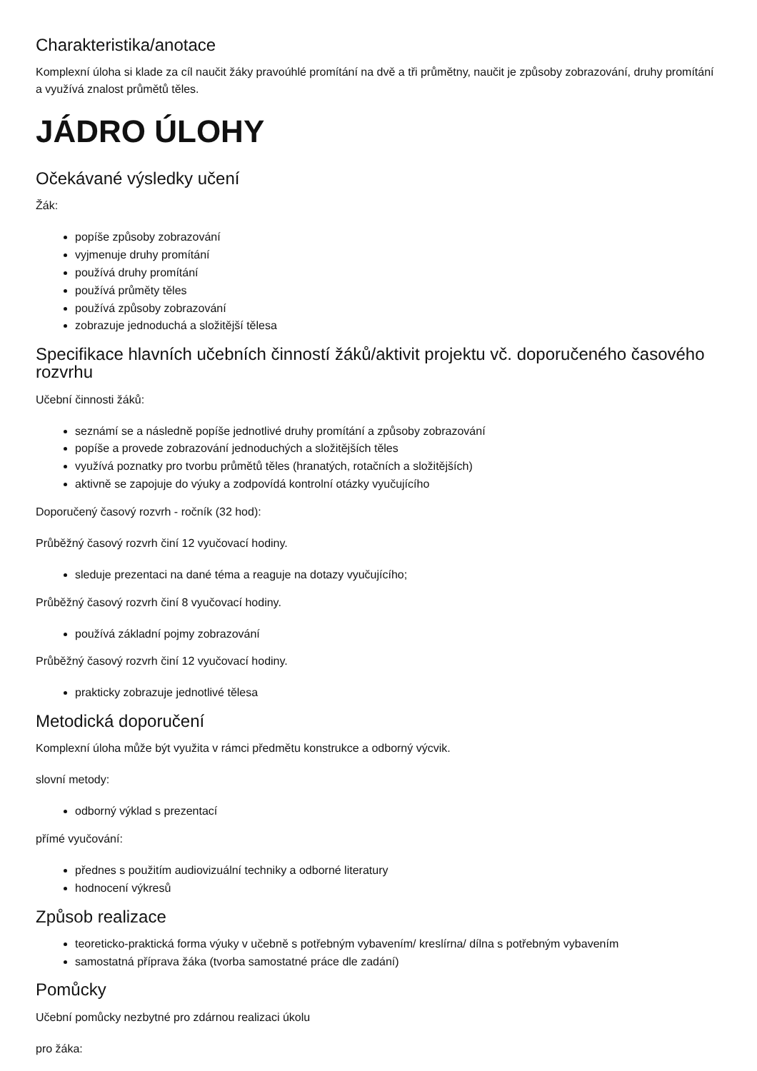Charakteristika/anotace
Komplexní úloha si klade za cíl naučit žáky pravoúhlé promítání na dvě a tři průmětny, naučit je způsoby zobrazování, druhy promítání a využívá znalost průmětů těles.
JÁDRO ÚLOHY
Očekávané výsledky učení
Žák:
popíše způsoby zobrazování
vyjmenuje druhy promítání
používá druhy promítání
používá průměty těles
používá způsoby zobrazování
zobrazuje jednoduchá a složitější tělesa
Specifikace hlavních učebních činností žáků/aktivit projektu vč. doporučeného časového rozvrhu
Učební činnosti žáků:
seznámí se a následně popíše jednotlivé druhy promítání a způsoby zobrazování
popíše a provede zobrazování jednoduchých a složitějších těles
využívá poznatky pro tvorbu průmětů těles (hranatých, rotačních a složitějších)
aktivně se zapojuje do výuky a zodpovídá kontrolní otázky vyučujícího
Doporučený časový rozvrh - ročník (32 hod):
Průběžný časový rozvrh činí 12 vyučovací hodiny.
sleduje prezentaci na dané téma a reaguje na dotazy vyučujícího;
Průběžný časový rozvrh činí 8 vyučovací hodiny.
používá základní pojmy zobrazování
Průběžný časový rozvrh činí 12 vyučovací hodiny.
prakticky zobrazuje jednotlivé tělesa
Metodická doporučení
Komplexní úloha může být využita v rámci předmětu konstrukce a odborný výcvik.
slovní metody:
odborný výklad s prezentací
přímé vyučování:
přednes s použitím audiovizuální techniky a odborné literatury
hodnocení výkresů
Způsob realizace
teoreticko-praktická forma výuky v učebně s potřebným vybavením/ kreslírna/ dílna s potřebným vybavením
samostatná příprava žáka (tvorba samostatné práce dle zadání)
Pomůcky
Učební pomůcky nezbytné pro zdárnou realizaci úkolu
pro žáka: